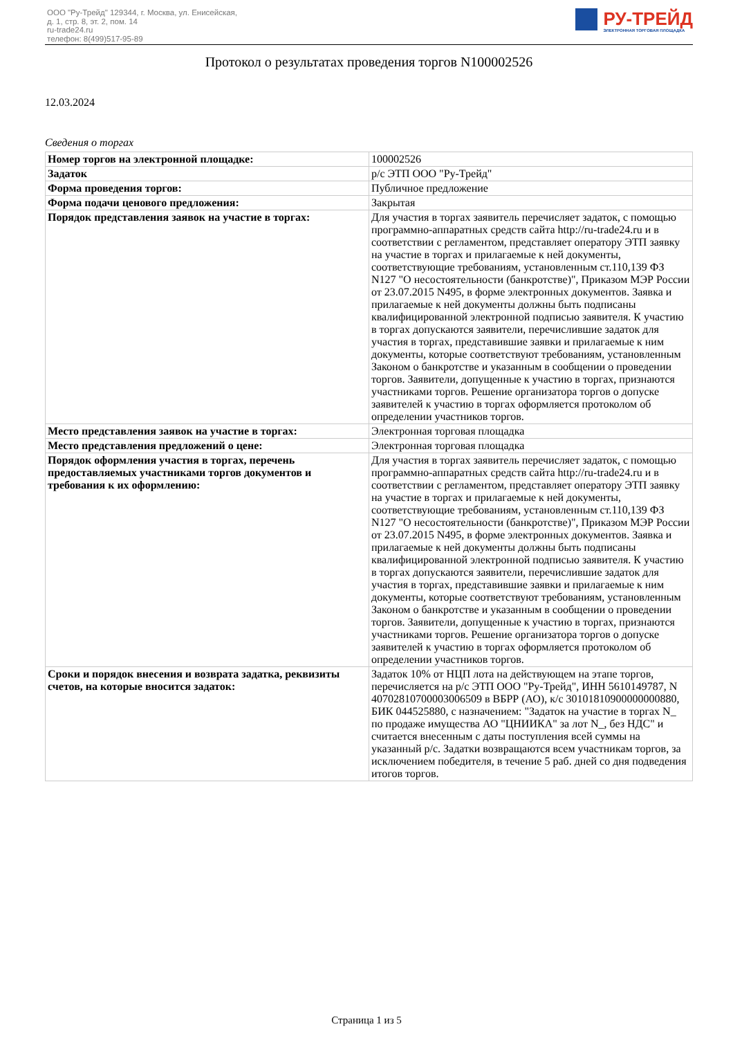ООО "Ру-Трейд" 129344, г. Москва, ул. Енисейская,
д. 1, стр. 8, эт. 2, пом. 14
ru-trade24.ru
телефон: 8(499)517-95-89
РУ-ТРЕЙД
ЭЛЕКТРОННАЯ ТОРГОВАЯ ПЛОЩАДКА
Протокол о результатах проведения торгов N100002526
12.03.2024
Сведения о торгах
| Номер торгов на электронной площадке: | 100002526 |
| Задаток | р/с ЭТП ООО "Ру-Трейд" |
| Форма проведения торгов: | Публичное предложение |
| Форма подачи ценового предложения: | Закрытая |
| Порядок представления заявок на участие в торгах: | Для участия в торгах заявитель перечисляет задаток, с помощью программно-аппаратных средств сайта http://ru-trade24.ru и в соответствии с регламентом, представляет оператору ЭТП заявку на участие в торгах и прилагаемые к ней документы, соответствующие требованиям, установленным ст.110,139 ФЗ N127 "О несостоятельности (банкротстве)", Приказом МЭР России от 23.07.2015 N495, в форме электронных документов. Заявка и прилагаемые к ней документы должны быть подписаны квалифицированной электронной подписью заявителя. К участию в торгах допускаются заявители, перечислившие задаток для участия в торгах, представившие заявки и прилагаемые к ним документы, которые соответствуют требованиям, установленным Законом о банкротстве и указанным в сообщении о проведении торгов. Заявители, допущенные к участию в торгах, признаются участниками торгов. Решение организатора торгов о допуске заявителей к участию в торгах оформляется протоколом об определении участников торгов. |
| Место представления заявок на участие в торгах: | Электронная торговая площадка |
| Место представления предложений о цене: | Электронная торговая площадка |
| Порядок оформления участия в торгах, перечень предоставляемых участниками торгов документов и требования к их оформлению: | Для участия в торгах заявитель перечисляет задаток, с помощью программно-аппаратных средств сайта http://ru-trade24.ru и в соответствии с регламентом, представляет оператору ЭТП заявку на участие в торгах и прилагаемые к ней документы, соответствующие требованиям, установленным ст.110,139 ФЗ N127 "О несостоятельности (банкротстве)", Приказом МЭР России от 23.07.2015 N495, в форме электронных документов. Заявка и прилагаемые к ней документы должны быть подписаны квалифицированной электронной подписью заявителя. К участию в торгах допускаются заявители, перечислившие задаток для участия в торгах, представившие заявки и прилагаемые к ним документы, которые соответствуют требованиям, установленным Законом о банкротстве и указанным в сообщении о проведении торгов. Заявители, допущенные к участию в торгах, признаются участниками торгов. Решение организатора торгов о допуске заявителей к участию в торгах оформляется протоколом об определении участников торгов. |
| Сроки и порядок внесения и возврата задатка, реквизиты счетов, на которые вносится задаток: | Задаток 10% от НЦП лота на действующем на этапе торгов, перечисляется на р/с ЭТП ООО "Ру-Трейд", ИНН 5610149787, N 40702810700003006509 в ВБРР (АО), к/с 30101810900000000880, БИК 044525880, с назначением: "Задаток на участие в торгах N_ по продаже имущества АО "ЦНИИКА" за лот N_, без НДС" и считается внесенным с даты поступления всей суммы на указанный р/с. Задатки возвращаются всем участникам торгов, за исключением победителя, в течение 5 раб. дней со дня подведения итогов торгов. |
Страница 1 из 5